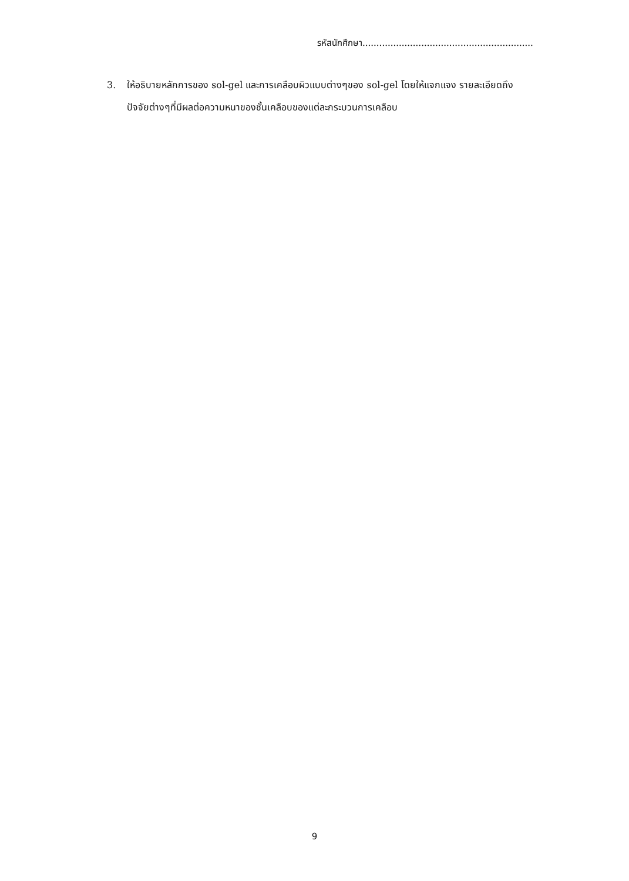รหัสนักศึกษา.............................................................
3. ให้อธิบายหลักการของ sol-gel และการเคลือบผิวแบบต่างๆของ sol-gel โดยให้แจกแจง รายละเอียดถึงปัจจัยต่างๆที่มีผลต่อความหนาของชั้นเคลือบของแต่ละกระบวนการเคลือบ
9